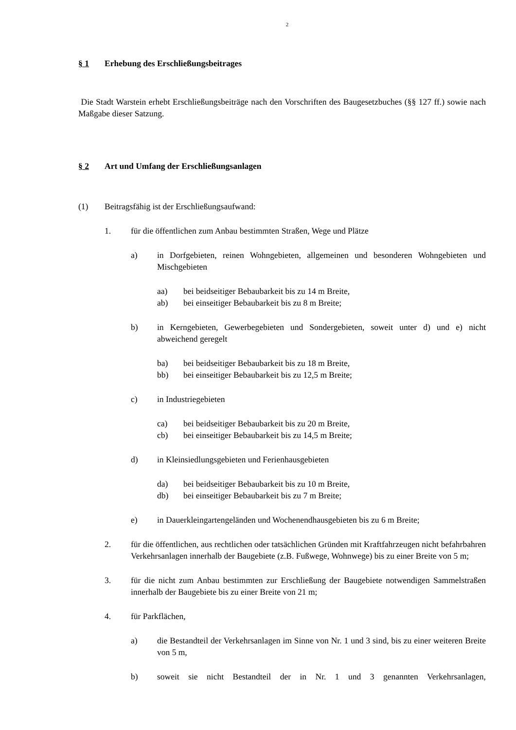2
§ 1 Erhebung des Erschließungsbeitrages
Die Stadt Warstein erhebt Erschließungsbeiträge nach den Vorschriften des Baugesetzbuches (§§ 127 ff.) sowie nach Maßgabe dieser Satzung.
§ 2 Art und Umfang der Erschließungsanlagen
(1) Beitragsfähig ist der Erschließungsaufwand:
1. für die öffentlichen zum Anbau bestimmten Straßen, Wege und Plätze
a) in Dorfgebieten, reinen Wohngebieten, allgemeinen und besonderen Wohngebieten und Mischgebieten
aa) bei beidseitiger Bebaubarkeit bis zu 14 m Breite,
ab) bei einseitiger Bebaubarkeit bis zu 8 m Breite;
b) in Kerngebieten, Gewerbegebieten und Sondergebieten, soweit unter d) und e) nicht abweichend geregelt
ba) bei beidseitiger Bebaubarkeit bis zu 18 m Breite,
bb) bei einseitiger Bebaubarkeit bis zu 12,5 m Breite;
c) in Industriegebieten
ca) bei beidseitiger Bebaubarkeit bis zu 20 m Breite,
cb) bei einseitiger Bebaubarkeit bis zu 14,5 m Breite;
d) in Kleinsiedlungsgebieten und Ferienhausgebieten
da) bei beidseitiger Bebaubarkeit bis zu 10 m Breite,
db) bei einseitiger Bebaubarkeit bis zu 7 m Breite;
e) in Dauerkleingartengeländen und Wochenendhausgebieten bis zu 6 m Breite;
2. für die öffentlichen, aus rechtlichen oder tatsächlichen Gründen mit Kraftfahrzeugen nicht befahrbahren Verkehrsanlagen innerhalb der Baugebiete (z.B. Fußwege, Wohnwege) bis zu einer Breite von 5 m;
3. für die nicht zum Anbau bestimmten zur Erschließung der Baugebiete notwendigen Sammelstraßen innerhalb der Baugebiete bis zu einer Breite von 21 m;
4. für Parkflächen,
a) die Bestandteil der Verkehrsanlagen im Sinne von Nr. 1 und 3 sind, bis zu einer weiteren Breite von 5 m,
b) soweit sie nicht Bestandteil der in Nr. 1 und 3 genannten Verkehrsanlagen,